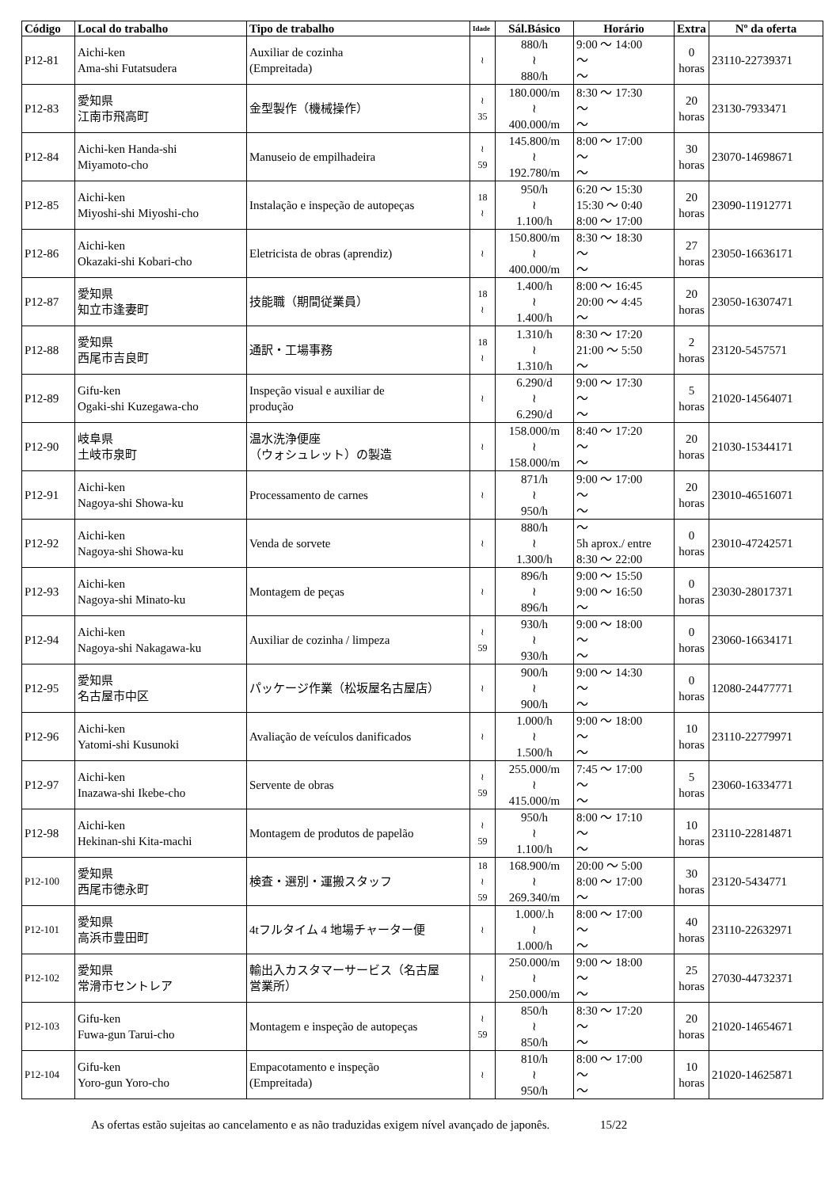| Código | Local do trabalho | Tipo de trabalho | Idade | Sál.Básico | Horário | Extra | Nº da oferta |
| --- | --- | --- | --- | --- | --- | --- | --- |
| P12-81 | Aichi-ken Ama-shi Futatsudera | Auxiliar de cozinha (Empreitada) | ≀ | 880/h ≀ 880/h | 9:00 ～ 14:00 ～ ～ | 0 horas | 23110-22739371 |
| P12-83 | 愛知県 江南市飛高町 | 金型製作（機械操作） | ≀ 35 | 180.000/m ≀ 400.000/m | 8:30 ～ 17:30 ～ ～ | 20 horas | 23130-7933471 |
| P12-84 | Aichi-ken Handa-shi Miyamoto-cho | Manuseio de empilhadeira | ≀ 59 | 145.800/m ≀ 192.780/m | 8:00 ～ 17:00 ～ ～ | 30 horas | 23070-14698671 |
| P12-85 | Aichi-ken Miyoshi-shi Miyoshi-cho | Instalação e inspeção de autopeças | 18 ≀ | 950/h ≀ 1.100/h | 6:20 ～ 15:30 15:30 ～ 0:40 8:00 ～ 17:00 | 20 horas | 23090-11912771 |
| P12-86 | Aichi-ken Okazaki-shi Kobari-cho | Eletricista de obras (aprendiz) | ≀ | 150.800/m ≀ 400.000/m | 8:30 ～ 18:30 ～ ～ | 27 horas | 23050-16636171 |
| P12-87 | 愛知県 知立市逢妻町 | 技能職（期間従業員） | 18 ≀ | 1.400/h ≀ 1.400/h | 8:00 ～ 16:45 20:00 ～ 4:45 ～ | 20 horas | 23050-16307471 |
| P12-88 | 愛知県 西尾市吉良町 | 通訳・工場事務 | 18 ≀ | 1.310/h ≀ 1.310/h | 8:30 ～ 17:20 21:00 ～ 5:50 ～ | 2 horas | 23120-5457571 |
| P12-89 | Gifu-ken Ogaki-shi Kuzegawa-cho | Inspeção visual e auxiliar de produção | ≀ | 6.290/d ≀ 6.290/d | 9:00 ～ 17:30 ～ ～ | 5 horas | 21020-14564071 |
| P12-90 | 岐阜県 土岐市泉町 | 温水洗浄便座 （ウォシュレット）の製造 | ≀ | 158.000/m ≀ 158.000/m | 8:40 ～ 17:20 ～ ～ | 20 horas | 21030-15344171 |
| P12-91 | Aichi-ken Nagoya-shi Showa-ku | Processamento de carnes | ≀ | 871/h ≀ 950/h | 9:00 ～ 17:00 ～ ～ | 20 horas | 23010-46516071 |
| P12-92 | Aichi-ken Nagoya-shi Showa-ku | Venda de sorvete | ≀ | 880/h ≀ 1.300/h | ～ 5h aprox./ entre 8:30 ～ 22:00 | 0 horas | 23010-47242571 |
| P12-93 | Aichi-ken Nagoya-shi Minato-ku | Montagem de peças | ≀ | 896/h ≀ 896/h | 9:00 ～ 15:50 9:00 ～ 16:50 ～ | 0 horas | 23030-28017371 |
| P12-94 | Aichi-ken Nagoya-shi Nakagawa-ku | Auxiliar de cozinha / limpeza | ≀ 59 | 930/h ≀ 930/h | 9:00 ～ 18:00 ～ ～ | 0 horas | 23060-16634171 |
| P12-95 | 愛知県 名古屋市中区 | パッケージ作業（松坂屋名古屋店） | ≀ | 900/h ≀ 900/h | 9:00 ～ 14:30 ～ ～ | 0 horas | 12080-24477771 |
| P12-96 | Aichi-ken Yatomi-shi Kusunoki | Avaliação de veículos danificados | ≀ | 1.000/h ≀ 1.500/h | 9:00 ～ 18:00 ～ ～ | 10 horas | 23110-22779971 |
| P12-97 | Aichi-ken Inazawa-shi Ikebe-cho | Servente de obras | ≀ 59 | 255.000/m ≀ 415.000/m | 7:45 ～ 17:00 ～ ～ | 5 horas | 23060-16334771 |
| P12-98 | Aichi-ken Hekinan-shi Kita-machi | Montagem de produtos de papelão | ≀ 59 | 950/h ≀ 1.100/h | 8:00 ～ 17:10 ～ ～ | 10 horas | 23110-22814871 |
| P12-100 | 愛知県 西尾市徳永町 | 検査・選別・運搬スタッフ | 18 ≀ 59 | 168.900/m ≀ 269.340/m | 20:00 ～ 5:00 8:00 ～ 17:00 ～ | 30 horas | 23120-5434771 |
| P12-101 | 愛知県 高浜市豊田町 | 4tフルタイム 4 地場チャーター便 | ≀ | 1.000/.h ≀ 1.000/h | 8:00 ～ 17:00 ～ ～ | 40 horas | 23110-22632971 |
| P12-102 | 愛知県 常滑市セントレア | 輸出入カスタマーサービス（名古屋 営業所） | ≀ | 250.000/m ≀ 250.000/m | 9:00 ～ 18:00 ～ ～ | 25 horas | 27030-44732371 |
| P12-103 | Gifu-ken Fuwa-gun Tarui-cho | Montagem e inspeção de autopeças | ≀ 59 | 850/h ≀ 850/h | 8:30 ～ 17:20 ～ ～ | 20 horas | 21020-14654671 |
| P12-104 | Gifu-ken Yoro-gun Yoro-cho | Empacotamento e inspeção (Empreitada) | ≀ | 810/h ≀ 950/h | 8:00 ～ 17:00 ～ ～ | 10 horas | 21020-14625871 |
As ofertas estão sujeitas ao cancelamento e as não traduzidas exigem nível avançado de japonês. 15/22